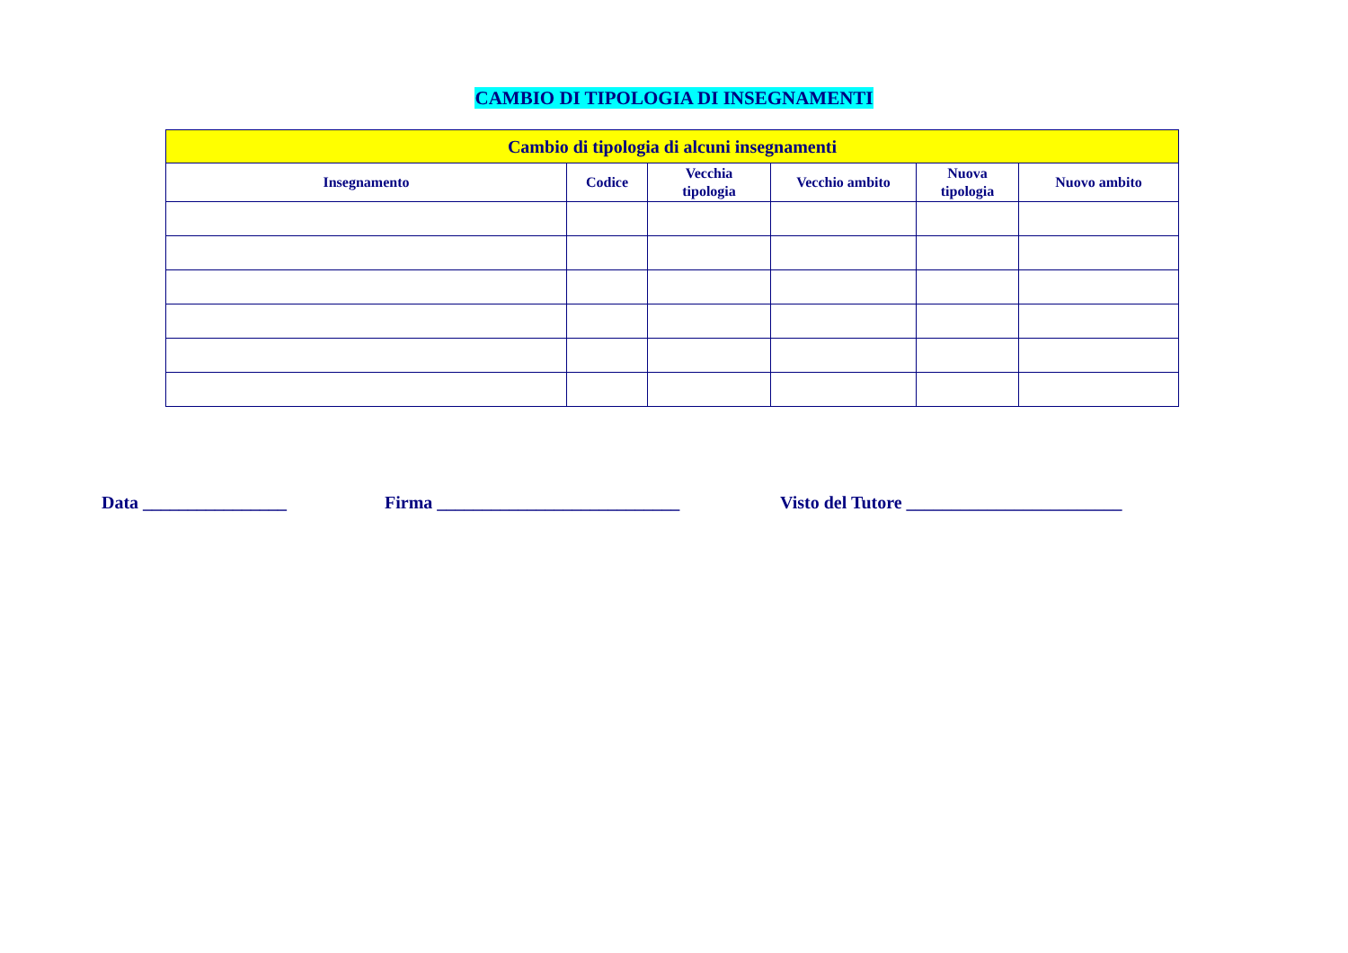CAMBIO DI TIPOLOGIA DI INSEGNAMENTI
| Cambio di tipologia di alcuni insegnamenti | | | | | |
| --- | --- | --- | --- | --- | --- |
| Insegnamento | Codice | Vecchia tipologia | Vecchio ambito | Nuova tipologia | Nuovo ambito |
Data ________________ Firma ___________________________ Visto del Tutore ________________________